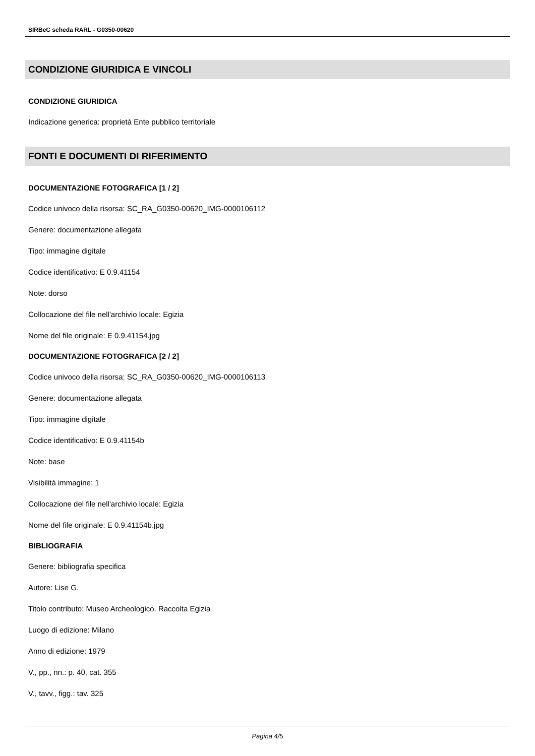SIRBeC scheda RARL - G0350-00620
CONDIZIONE GIURIDICA E VINCOLI
CONDIZIONE GIURIDICA
Indicazione generica: proprietà Ente pubblico territoriale
FONTI E DOCUMENTI DI RIFERIMENTO
DOCUMENTAZIONE FOTOGRAFICA [1 / 2]
Codice univoco della risorsa: SC_RA_G0350-00620_IMG-0000106112
Genere: documentazione allegata
Tipo: immagine digitale
Codice identificativo: E 0.9.41154
Note: dorso
Collocazione del file nell'archivio locale: Egizia
Nome del file originale: E 0.9.41154.jpg
DOCUMENTAZIONE FOTOGRAFICA [2 / 2]
Codice univoco della risorsa: SC_RA_G0350-00620_IMG-0000106113
Genere: documentazione allegata
Tipo: immagine digitale
Codice identificativo: E 0.9.41154b
Note: base
Visibilità immagine: 1
Collocazione del file nell'archivio locale: Egizia
Nome del file originale: E 0.9.41154b.jpg
BIBLIOGRAFIA
Genere: bibliografia specifica
Autore: Lise G.
Titolo contributo: Museo Archeologico. Raccolta Egizia
Luogo di edizione: Milano
Anno di edizione: 1979
V., pp., nn.: p. 40, cat. 355
V., tavv., figg.: tav. 325
Pagina 4/5